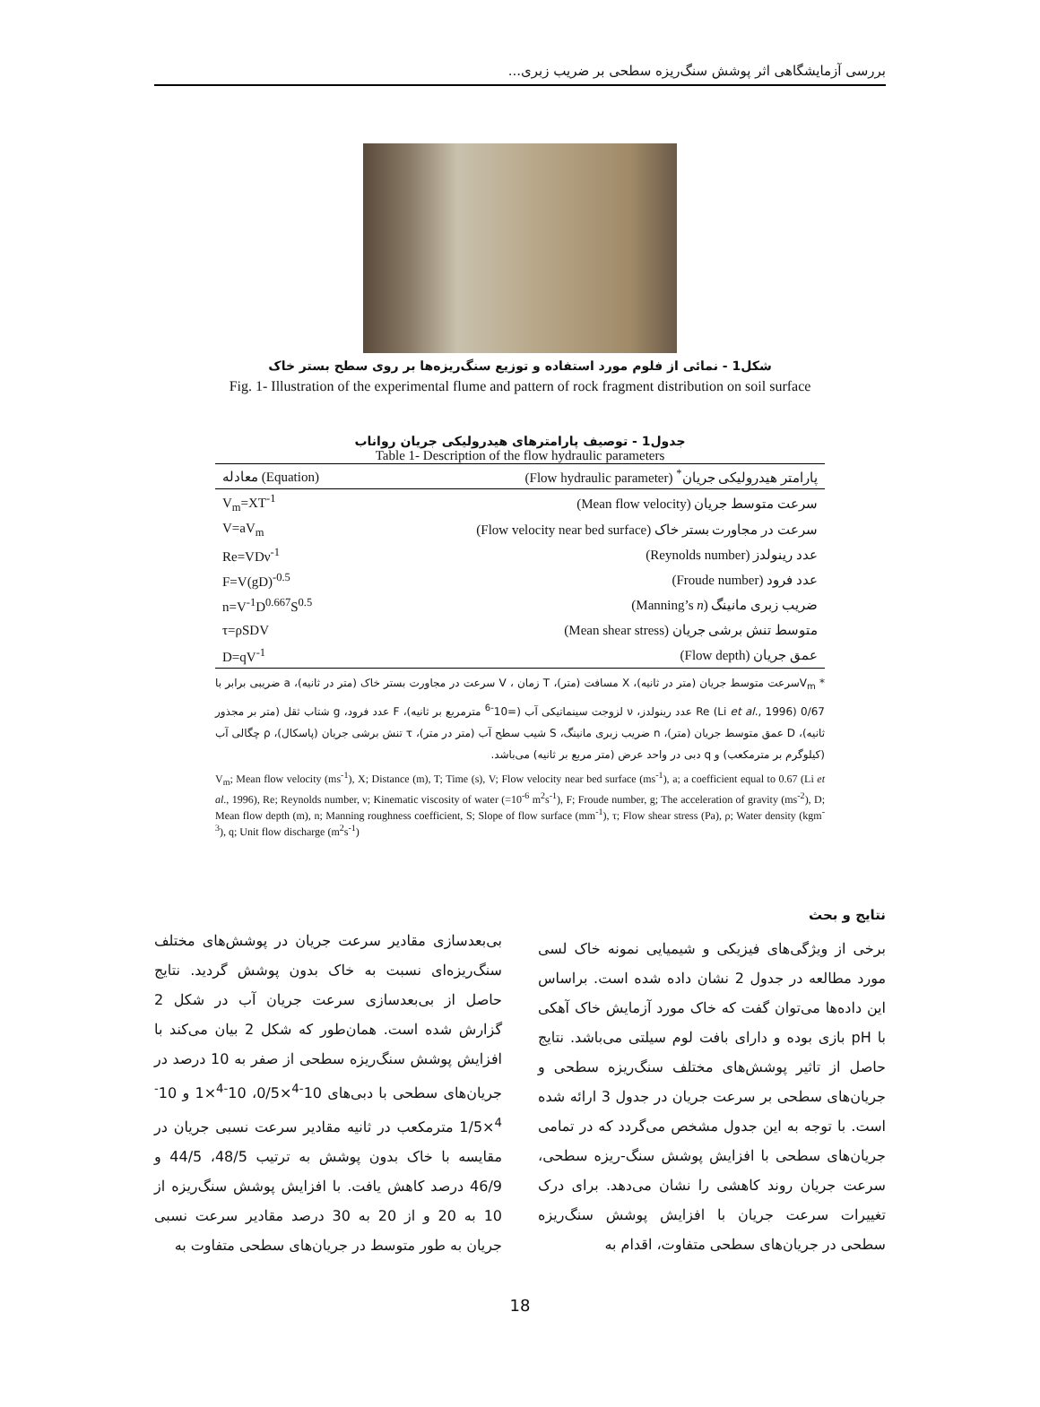بررسی آزمایشگاهی اثر پوشش سنگ‌ریزه سطحی بر ضریب زبری...
شکل1 - نمائی از فلوم مورد استفاده و توزیع سنگ‌ریزه‌ها بر روی سطح بستر خاک
Fig. 1- Illustration of the experimental flume and pattern of rock fragment distribution on soil surface
جدول1 - توصیف پارامترهای هیدرولیکی جریان رواناب
Table 1- Description of the flow hydraulic parameters
| معادله (Equation) | پارامتر هیدرولیکی جریان<sup>*</sup> (Flow hydraulic parameter) |
| --- | --- |
| V<sub>m</sub>=XT<sup>-1</sup> | سرعت متوسط جریان (Mean flow velocity) |
| V=aV<sub>m</sub> | سرعت در مجاورت بستر خاک (Flow velocity near bed surface) |
| Re=VDν<sup>-1</sup> | عدد رینولدز (Reynolds number) |
| F=V(gD)<sup>-0.5</sup> | عدد فرود (Froude number) |
| n=V<sup>-1</sup>D<sup>0.667</sup>S<sup>0.5</sup> | ضریب زبری مانینگ (Manning’s n ) |
| τ=ρSDV | متوسط تنش برشی جریان (Mean shear stress) |
| D=qV<sup>-1</sup> | عمق جریان (Flow depth) |
* V<sub>m</sub>سرعت متوسط جریان (متر در ثانیه)، X مسافت (متر)، T زمان ، V سرعت در مجاورت بستر خاک (متر در ثانیه)، a ضریبی برابر با 0/67 (Li et al., 1996) Re عدد رینولدز، ν لزوجت سینماتیکی آب (=10<sup>-6</sup> مترمربع بر ثانیه)، F عدد فرود، g شتاب ثقل (متر بر مجذور ثانیه)، D عمق متوسط جریان (متر)، n ضریب زبری مانینگ، S شیب سطح آب (متر در متر)، τ تنش برشی جریان (پاسکال)، ρ چگالی آب (کیلوگرم بر مترمکعب) و q دبی در واحد عرض (متر مربع بر ثانیه) می‌باشد.
V<sub>m</sub>; Mean flow velocity (ms<sup>-1</sup>), X; Distance (m), T; Time (s), V; Flow velocity near bed surface (ms<sup>-1</sup>), a; a coefficient equal to 0.67 (Li et al., 1996), Re; Reynolds number, ν; Kinematic viscosity of water (=10<sup>-6</sup> m<sup>2</sup>s<sup>-1</sup>), F; Froude number, g; The acceleration of gravity (ms<sup>-2</sup>), D; Mean flow depth (m), n; Manning roughness coefficient, S; Slope of flow surface (mm<sup>-1</sup>), τ; Flow shear stress (Pa), ρ; Water density (kgm<sup>-3</sup>), q; Unit flow discharge (m<sup>2</sup>s<sup>-1</sup>)
نتایج و بحث
برخی از ویژگی‌های فیزیکی و شیمیایی نمونه خاک لسی مورد مطالعه در جدول 2 نشان داده شده است. براساس این داده‌ها می‌توان گفت که خاک مورد آزمایش خاک آهکی با pH بازی بوده و دارای بافت لوم سیلتی می‌باشد. نتایج حاصل از تاثیر پوشش‌های مختلف سنگ‌ریزه سطحی و جریان‌های سطحی بر سرعت جریان در جدول 3 ارائه شده است. با توجه به این جدول مشخص می‌گردد که در تمامی جریان‌های سطحی با افزایش پوشش سنگ-ریزه سطحی، سرعت جریان روند کاهشی را نشان می‌دهد. برای درک تغییرات سرعت جریان با افزایش پوشش سنگ‌ریزه سطحی در جریان‌های سطحی متفاوت، اقدام به
بی‌بعدسازی مقادیر سرعت جریان در پوشش‌های مختلف سنگ‌ریزه‌ای نسبت به خاک بدون پوشش گردید. نتایج حاصل از بی‌بعدسازی سرعت جریان آب در شکل 2 گزارش شده است. همان‌طور که شکل 2 بیان می‌کند با افزایش پوشش سنگ‌ریزه سطحی از صفر به 10 درصد در جریان‌های سطحی با دبی‌های 10<sup>-4</sup>×0/5، 10<sup>-4</sup>×1 و 10<sup>-4</sup>×1/5 مترمکعب در ثانیه مقادیر سرعت نسبی جریان در مقایسه با خاک بدون پوشش به ترتیب 48/5، 44/5 و 46/9 درصد کاهش یافت. با افزایش پوشش سنگ‌ریزه از 10 به 20 و از 20 به 30 درصد مقادیر سرعت نسبی جریان به طور متوسط در جریان‌های سطحی متفاوت به
18